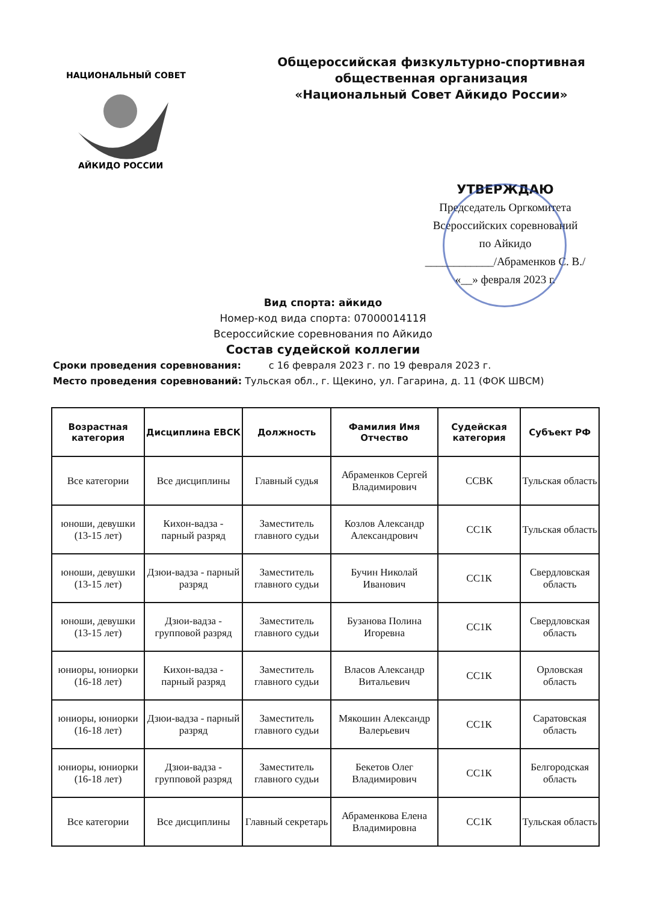НАЦИОНАЛЬНЫЙ СОВЕТ
АЙКИДО РОССИИ
Общероссийская физкультурно-спортивная
общественная организация
«Национальный Совет Айкидо России»
УТВЕРЖДАЮ
Председатель Оргкомитета
Всероссийских соревнований
по Айкидо
____________/Абраменков С. В./
«__» февраля 2023 г.
Вид спорта: айкидо
Номер-код вида спорта: 0700001411Я
Всероссийские соревнования по Айкидо
Состав судейской коллегии
Сроки проведения соревнования: с 16 февраля 2023 г. по 19 февраля 2023 г.
Место проведения соревнований: Тульская обл., г. Щекино, ул. Гагарина, д. 11 (ФОК ШВСМ)
| Возрастная категория | Дисциплина ЕВСК | Должность | Фамилия Имя Отчество | Судейская категория | Субъект РФ |
| --- | --- | --- | --- | --- | --- |
| Все категории | Все дисциплины | Главный судья | Абраменков Сергей Владимирович | ССВК | Тульская область |
| юноши, девушки (13-15 лет) | Кихон-вадза - парный разряд | Заместитель главного судьи | Козлов Александр Александрович | СС1К | Тульская область |
| юноши, девушки (13-15 лет) | Дзюи-вадза - парный разряд | Заместитель главного судьи | Бучин Николай Иванович | СС1К | Свердловская область |
| юноши, девушки (13-15 лет) | Дзюи-вадза - групповой разряд | Заместитель главного судьи | Бузанова Полина Игоревна | СС1К | Свердловская область |
| юниоры, юниорки (16-18 лет) | Кихон-вадза - парный разряд | Заместитель главного судьи | Власов Александр Витальевич | СС1К | Орловская область |
| юниоры, юниорки (16-18 лет) | Дзюи-вадза - парный разряд | Заместитель главного судьи | Мякошин Александр Валерьевич | СС1К | Саратовская область |
| юниоры, юниорки (16-18 лет) | Дзюи-вадза - групповой разряд | Заместитель главного судьи | Бекетов Олег Владимирович | СС1К | Белгородская область |
| Все категории | Все дисциплины | Главный секретарь | Абраменкова Елена Владимировна | СС1К | Тульская область |